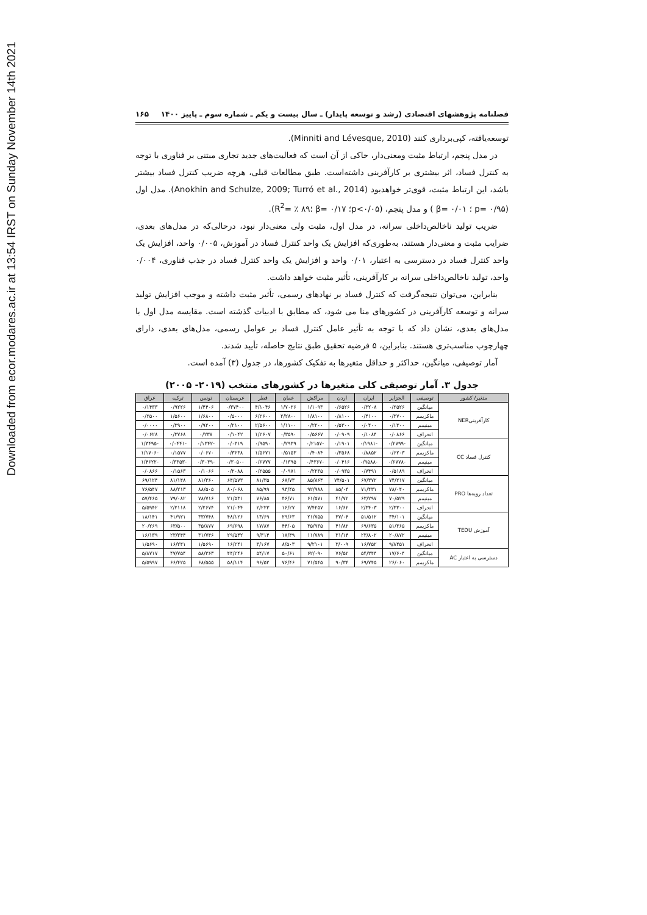Downloaded from ecor.modares.ac.ir at 13:54 IRST on Sunday November 14th 2021
فصلنامه پژوهشهای اقتصادی (رشد و توسعه پایدار) ـ سال بیست و یکم ـ شماره سوم ـ پاییز ۱۴۰۰ ۱۶۵
توسعه‌یافته، کپی‌برداری کنند (Minniti and Lévesque, 2010).
در مدل پنجم، ارتباط مثبت ومعنی‌دار، حاکی از آن است که فعالیت‌های جدید تجاری مبتنی بر فناوری با توجه به کنترل فساد، اثر بیشتری بر کارآفرینی داشته‌است. طبق مطالعات قبلی، هرچه ضریب کنترل فساد بیشتر باشد، این ارتباط مثبت، قوی‌تر خواهدبود (Anokhin and Schulze, 2009; Turró et al., 2014). مدل اول (p= ۰/۹۵ ؛ β= ۰/۰۱ ) و مدل پنجم، (p<۰/۰۵؛ β= ۰/۱۷ ؛R<sup>2</sup>= ٪ ۸۹).
ضریب تولید ناخالص‌داخلی سرانه، در مدل اول، مثبت ولی معنی‌دار نبود، درحالی‌که در مدل‌های بعدی، ضرایب مثبت و معنی‌دار هستند، به‌طوری‌که افزایش یک واحد کنترل فساد در آموزش، ۰/۰۰۵ واحد، افزایش یک واحد کنترل فساد در دسترسی به اعتبار، ۰/۰۱ واحد و افزایش یک واحد کنترل فساد در جذب فناوری، ۰/۰۰۴ واحد، تولید ناخالص‌داخلی سرانه بر کارآفرینی، تأثیر مثبت خواهد داشت.
بنابراین، می‌توان نتیجه‌گرفت که کنترل فساد بر نهادهای رسمی، تأثیر مثبت داشته و موجب افزایش تولید سرانه و توسعه کارآفرینی در کشورهای منا می شود، که مطابق با ادبیات گذشته است. مقایسه مدل اول با مدل‌های بعدی، نشان داد که با توجه به تأثیر عامل کنترل فساد بر عوامل رسمی، مدل‌های بعدی، دارای چهارچوب مناسب‌تری هستند. بنابراین، ۵ فرضیه تحقیق طبق نتایج حاصله، تأیید شدند.
آمار توصیفی، میانگین، حداکثر و حداقل متغیرها به تفکیک کشورها، در جدول (۳) آمده است.
جدول ۳. آمار توصیفی کلی متغیرها در کشورهای منتخب (۲۰۱۹- ۲۰۰۵)
| متغیر/ کشور | توصیفی | الجزایر | ایران | اردن | مراکش | عمان | قطر | عربستان | تونس | ترکیه | عراق |
| --- | --- | --- | --- | --- | --- | --- | --- | --- | --- | --- | --- |
| کارآفرینیNER | میانگین | ۰/۲۵۲۶ | ۰/۳۲۰۸ | ۰/۶۵۲۶ | ۱/۱۰۹۳ | ۱/۷۰۲۶ | ۴/۱۰۴۶ | ۰/۳۷۴۰۰ | ۱/۴۴۰۶ | ۰/۹۲۲۶ | ۰/۱۴۳۳ |
| | ماکزیمم | ۰/۳۷۰۰ | ۰/۴۱۰۰ | ۰/۸۱۰۰ | ۱/۸۱۰۰ | ۲/۲۸۰۰ | ۶/۲۶۰۰ | ۰/۵۰۰۰ | ۱/۶۸۰۰ | ۱/۵۶۰۰ | ۰/۲۵۰۰ |
| | مینیمم | ۰/۱۳۰۰ | ۰/۰۴۰۰ | ۰/۵۳۰۰ | ۰/۲۲۰۰ | ۱/۱۱۰۰ | ۲/۵۶۰۰ | ۰/۲۱۰۰ | ۰/۹۲۰۰ | ۰/۳۹۰۰ | ۰/۰۰۰۰ |
| | انحراف | ۰/۰۸۶۶ | ۰/۱۰۸۴ | ۰/۰۹۰۹ | ۰/۵۶۶۷ | ۰/۳۵۹۰ | ۱/۲۶۰۷ | ۰/۱۰۴۲ | ۰/۲۳۷ | ۰/۳۷۶۸ | ۰/۰۶۲۸ |
| کنترل فساد CC | میانگین | -۰/۲۷۹۹ | -۰/۱۹۸۱ | ۰/۱۹۰۱ | -۰/۲۱۵۷ | ۰/۲۹۳۹ | ۰/۹۵۹۰ | ۰/۰۳۱۹ | -۰/۱۳۴۲ | -۰/۰۴۴۱ | -۱/۳۴۹۵ |
| | ماکزیمم | ۰/۶۲۰۳ | ۰/۸۸۵۲ | ۰/۳۵۶۸ | ۰/۴۰۸۴ | ۰/۵۱۵۳ | ۱/۵۶۷۱ | ۰/۳۶۳۸ | ۰/۰۶۷۰ | ۰/۱۵۷۷ | -۱/۱۷۰۶ |
| | مینیمم | -۰/۶۷۷۸ | -۰/۹۵۸۸ | ۰/۰۴۱۶ | -۰/۴۳۶۷ | ۰/۱۳۹۵ | ۰/۶۷۷۷ | -۰/۳۰۵۰ | -۰/۳۰۳۹ | -۰/۳۳۵۳ | -۱/۴۶۲۲ |
| | انحراف | ۰/۵۱۸۹ | ۰/۷۴۹۱ | ۰/۰۹۳۵ | ۰/۲۲۳۵ | ۰/۰۹۷۱ | ۰/۲۵۵۵ | ۰/۲۰۸۸ | ۰/۱۰۶۶ | ۰/۱۵۶۳ | ۰/۰۸۶۶ |
| تعداد رویه‌ها PRO | میانگین | ۷۴/۲۱۷ | ۶۷/۳۷۲ | ۷۴/۵۰۱ | ۸۵/۸۶۴ | ۶۸/۷۳ | ۸۱/۳۵ | ۶۴/۵۷۳ | ۸۱/۳۶۰ | ۸۱/۱۴۸ | ۶۹/۱۲۴ |
| | ماکزیمم | ۷۸/۰۴۰ | ۷۱/۴۳۱ | ۸۵/۰۴ | ۹۲/۹۸۸ | ۹۳/۴۵ | ۸۵/۹۹ | ۸۰/۰۶۸ | ۸۸/۵۰۵ | ۸۸/۲۱۳ | ۷۶/۵۴۷ |
| | مینیمم | ۷۰/۵۲۹ | ۶۳/۲۹۷ | ۴۱/۷۲ | ۶۱/۵۷۱ | ۴۶/۷۱ | ۷۶/۸۵ | ۲۱/۵۳۱ | ۷۸/۷۱۶ | ۷۹/۰۸۲ | ۵۷/۴۶۵ |
| | انحراف | ۲/۳۳۰۰ | ۲/۳۴۰۳ | ۱۶/۶۲ | ۷/۴۲۵۷ | ۱۶/۲۷ | ۲/۲۲۳ | ۲۱/۰۴۴ | ۲/۲۶۷۴ | ۲/۲۱۱۸ | ۵/۵۹۴۲ |
| آموزش TEDU | میانگین | ۳۴/۱۰۱ | ۵۱/۵۱۲ | ۳۷/۰۴ | ۲۱/۷۵۵ | ۲۹/۶۳ | ۱۳/۶۹ | ۴۸/۱۲۶ | ۳۳/۷۴۸ | ۴۱/۹۲۱ | ۱۸/۱۴۱ |
| | ماکزیمم | ۵۱/۳۶۵ | ۶۹/۶۳۵ | ۴۱/۸۲ | ۳۵/۹۳۵ | ۴۴/۰۵ | ۱۷/۸۷ | ۶۹/۶۹۸ | ۳۵/۸۷۷ | ۶۳/۵۰۰ | ۲۰/۲۶۹ |
| | مینیمم | ۲۰/۸۷۲ | ۲۳/۸۰۲ | ۳۱/۱۴ | ۱۱/۷۸۹ | ۱۸/۴۹ | ۹/۳۱۴ | ۲۹/۵۴۲ | ۳۱/۷۴۶ | ۲۳/۳۴۴ | ۱۶/۱۳۹ |
| | انحراف | ۹/۸۴۵۱ | ۱۶/۷۵۲ | ۳/۰۰۹ | ۹/۲۱۰۱ | ۸/۵۰۳ | ۳/۱۶۷ | ۱۶/۲۴۱ | ۱/۵۶۹۰ | ۱۶/۲۴۱ | ۱/۵۶۹۰ |
| دسترسی به اعتبار AC | میانگین | ۱۷/۶۰۴ | ۵۴/۳۴۴ | ۷۶/۵۲ | ۶۲/۰۹۰ | ۵۰/۶۱ | ۵۴/۱۷ | ۴۴/۲۴۶ | ۵۸/۳۶۳ | ۴۷/۷۵۴ | ۵/۸۷۱۷ |
| | ماکزیمم | ۲۶/۰۶۰ | ۶۹/۷۴۵ | ۹۰/۳۴ | ۷۱/۵۴۵ | ۷۶/۴۶ | ۹۶/۵۲ | ۵۸/۱۱۴ | ۶۸/۵۵۵ | ۶۶/۴۲۵ | ۵/۵۹۹۷ |